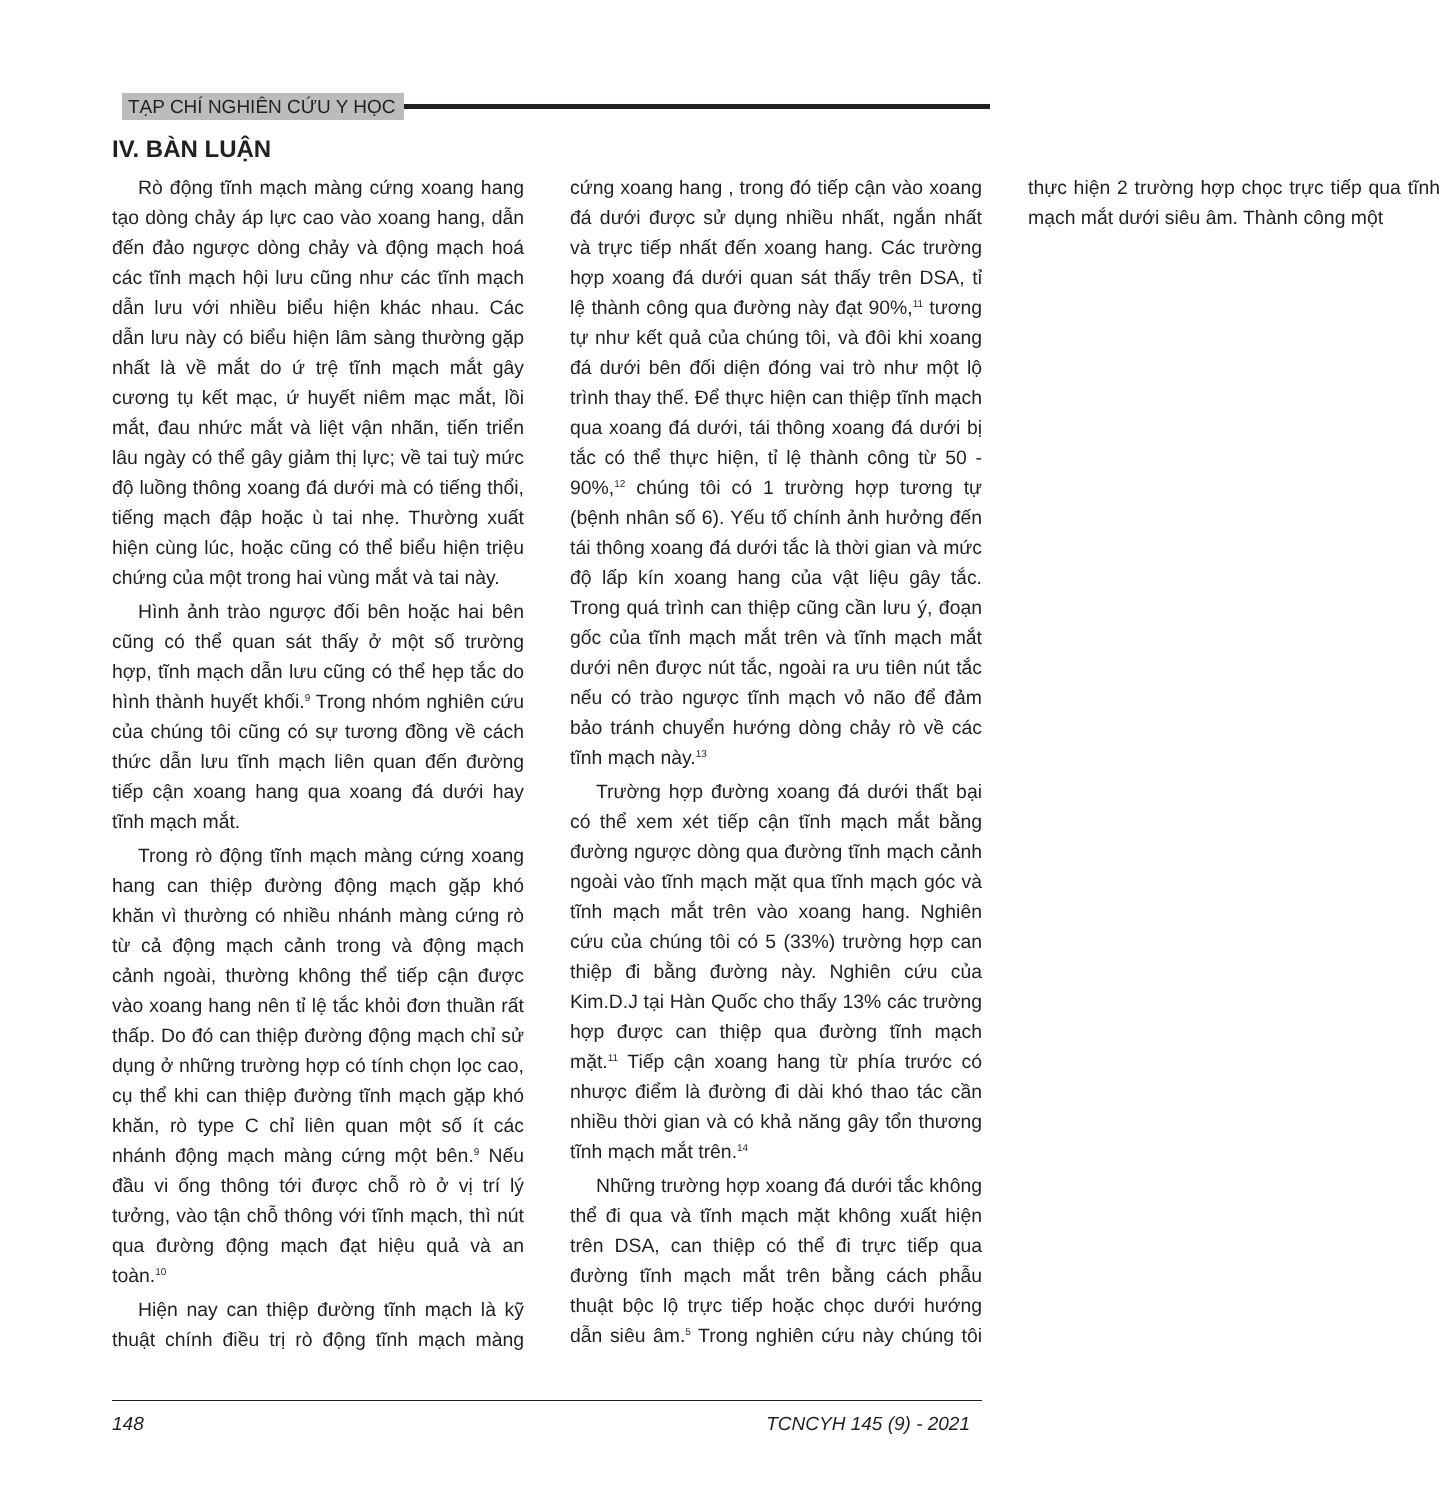TẠP CHÍ NGHIÊN CỨU Y HỌC
IV. BÀN LUẬN
Rò động tĩnh mạch màng cứng xoang hang tạo dòng chảy áp lực cao vào xoang hang, dẫn đến đảo ngược dòng chảy và động mạch hoá các tĩnh mạch hội lưu cũng như các tĩnh mạch dẫn lưu với nhiều biểu hiện khác nhau. Các dẫn lưu này có biểu hiện lâm sàng thường gặp nhất là về mắt do ứ trệ tĩnh mạch mắt gây cương tụ kết mạc, ứ huyết niêm mạc mắt, lồi mắt, đau nhức mắt và liệt vận nhãn, tiến triển lâu ngày có thể gây giảm thị lực; về tai tuỳ mức độ luồng thông xoang đá dưới mà có tiếng thổi, tiếng mạch đập hoặc ù tai nhẹ. Thường xuất hiện cùng lúc, hoặc cũng có thể biểu hiện triệu chứng của một trong hai vùng mắt và tai này.
Hình ảnh trào ngược đối bên hoặc hai bên cũng có thể quan sát thấy ở một số trường hợp, tĩnh mạch dẫn lưu cũng có thể hẹp tắc do hình thành huyết khối.<sup>9</sup> Trong nhóm nghiên cứu của chúng tôi cũng có sự tương đồng về cách thức dẫn lưu tĩnh mạch liên quan đến đường tiếp cận xoang hang qua xoang đá dưới hay tĩnh mạch mắt.
Trong rò động tĩnh mạch màng cứng xoang hang can thiệp đường động mạch gặp khó khăn vì thường có nhiều nhánh màng cứng rò từ cả động mạch cảnh trong và động mạch cảnh ngoài, thường không thể tiếp cận được vào xoang hang nên tỉ lệ tắc khỏi đơn thuần rất thấp. Do đó can thiệp đường động mạch chỉ sử dụng ở những trường hợp có tính chọn lọc cao, cụ thể khi can thiệp đường tĩnh mạch gặp khó khăn, rò type C chỉ liên quan một số ít các nhánh động mạch màng cứng một bên.<sup>9</sup> Nếu đầu vi ống thông tới được chỗ rò ở vị trí lý tưởng, vào tận chỗ thông với tĩnh mạch, thì nút qua đường động mạch đạt hiệu quả và an toàn.<sup>10</sup>
Hiện nay can thiệp đường tĩnh mạch là kỹ thuật chính điều trị rò động tĩnh mạch màng cứng xoang hang , trong đó tiếp cận vào xoang đá dưới được sử dụng nhiều nhất, ngắn nhất và trực tiếp nhất đến xoang hang. Các trường hợp xoang đá dưới quan sát thấy trên DSA, tỉ lệ thành công qua đường này đạt 90%,<sup>11</sup> tương tự như kết quả của chúng tôi, và đôi khi xoang đá dưới bên đối diện đóng vai trò như một lộ trình thay thế. Để thực hiện can thiệp tĩnh mạch qua xoang đá dưới, tái thông xoang đá dưới bị tắc có thể thực hiện, tỉ lệ thành công từ 50 - 90%,<sup>12</sup> chúng tôi có 1 trường hợp tương tự (bệnh nhân số 6). Yếu tố chính ảnh hưởng đến tái thông xoang đá dưới tắc là thời gian và mức độ lấp kín xoang hang của vật liệu gây tắc. Trong quá trình can thiệp cũng cần lưu ý, đoạn gốc của tĩnh mạch mắt trên và tĩnh mạch mắt dưới nên được nút tắc, ngoài ra ưu tiên nút tắc nếu có trào ngược tĩnh mạch vỏ não để đảm bảo tránh chuyển hướng dòng chảy rò về các tĩnh mạch này.<sup>13</sup>
Trường hợp đường xoang đá dưới thất bại có thể xem xét tiếp cận tĩnh mạch mắt bằng đường ngược dòng qua đường tĩnh mạch cảnh ngoài vào tĩnh mạch mặt qua tĩnh mạch góc và tĩnh mạch mắt trên vào xoang hang. Nghiên cứu của chúng tôi có 5 (33%) trường hợp can thiệp đi bằng đường này. Nghiên cứu của Kim.D.J tại Hàn Quốc cho thấy 13% các trường hợp được can thiệp qua đường tĩnh mạch mặt.<sup>11</sup> Tiếp cận xoang hang từ phía trước có nhược điểm là đường đi dài khó thao tác cần nhiều thời gian và có khả năng gây tổn thương tĩnh mạch mắt trên.<sup>14</sup>
Những trường hợp xoang đá dưới tắc không thể đi qua và tĩnh mạch mặt không xuất hiện trên DSA, can thiệp có thể đi trực tiếp qua đường tĩnh mạch mắt trên bằng cách phẫu thuật bộc lộ trực tiếp hoặc chọc dưới hướng dẫn siêu âm.<sup>5</sup> Trong nghiên cứu này chúng tôi thực hiện 2 trường hợp chọc trực tiếp qua tĩnh mạch mắt dưới siêu âm. Thành công một
148 TCNCYH 145 (9) - 2021